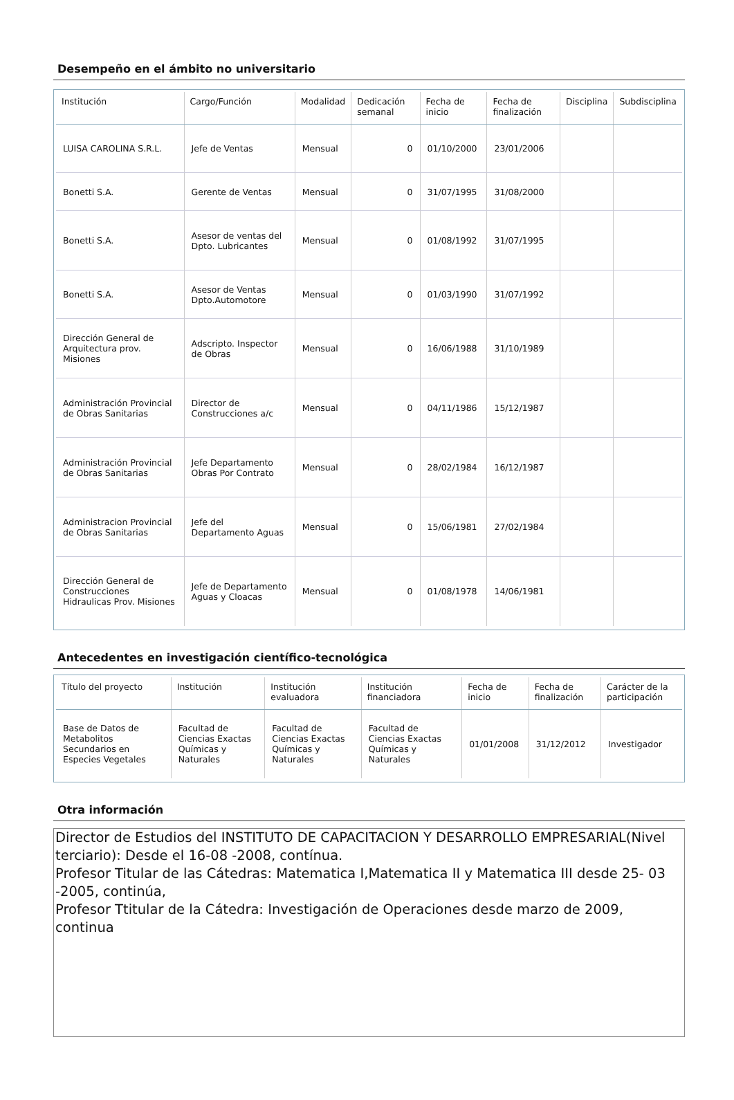Desempeño en el ámbito no universitario
| Institución | Cargo/Función | Modalidad | Dedicación semanal | Fecha de inicio | Fecha de finalización | Disciplina | Subdisciplina |
| --- | --- | --- | --- | --- | --- | --- | --- |
| LUISA CAROLINA S.R.L. | Jefe de Ventas | Mensual | 0 | 01/10/2000 | 23/01/2006 | | |
| Bonetti S.A. | Gerente de Ventas | Mensual | 0 | 31/07/1995 | 31/08/2000 | | |
| Bonetti S.A. | Asesor de ventas del Dpto. Lubricantes | Mensual | 0 | 01/08/1992 | 31/07/1995 | | |
| Bonetti S.A. | Asesor de Ventas Dpto.Automotore | Mensual | 0 | 01/03/1990 | 31/07/1992 | | |
| Dirección General de Arquitectura prov. Misiones | Adscripto. Inspector de Obras | Mensual | 0 | 16/06/1988 | 31/10/1989 | | |
| Administración Provincial de Obras Sanitarias | Director de Construcciones a/c | Mensual | 0 | 04/11/1986 | 15/12/1987 | | |
| Administración Provincial de Obras Sanitarias | Jefe Departamento Obras Por Contrato | Mensual | 0 | 28/02/1984 | 16/12/1987 | | |
| Administracion Provincial de Obras Sanitarias | Jefe del Departamento Aguas | Mensual | 0 | 15/06/1981 | 27/02/1984 | | |
| Dirección General de Construcciones Hidraulicas Prov. Misiones | Jefe de Departamento Aguas y Cloacas | Mensual | 0 | 01/08/1978 | 14/06/1981 | | |
Antecedentes en investigación científico-tecnológica
| Título del proyecto | Institución | Institución evaluadora | Institución financiadora | Fecha de inicio | Fecha de finalización | Carácter de la participación |
| --- | --- | --- | --- | --- | --- | --- |
| Base de Datos de Metabolitos Secundarios en Especies Vegetales | Facultad de Ciencias Exactas Químicas y Naturales | Facultad de Ciencias Exactas Químicas y Naturales | Facultad de Ciencias Exactas Químicas y Naturales | 01/01/2008 | 31/12/2012 | Investigador |
Otra información
Director de Estudios del INSTITUTO DE CAPACITACION Y DESARROLLO EMPRESARIAL(Nivel terciario): Desde el 16-08 -2008, contínua.
Profesor Titular de las Cátedras: Matematica I,Matematica II y Matematica III desde 25- 03 -2005, continúa,
Profesor Ttitular de la Cátedra: Investigación de Operaciones desde marzo de 2009, continua